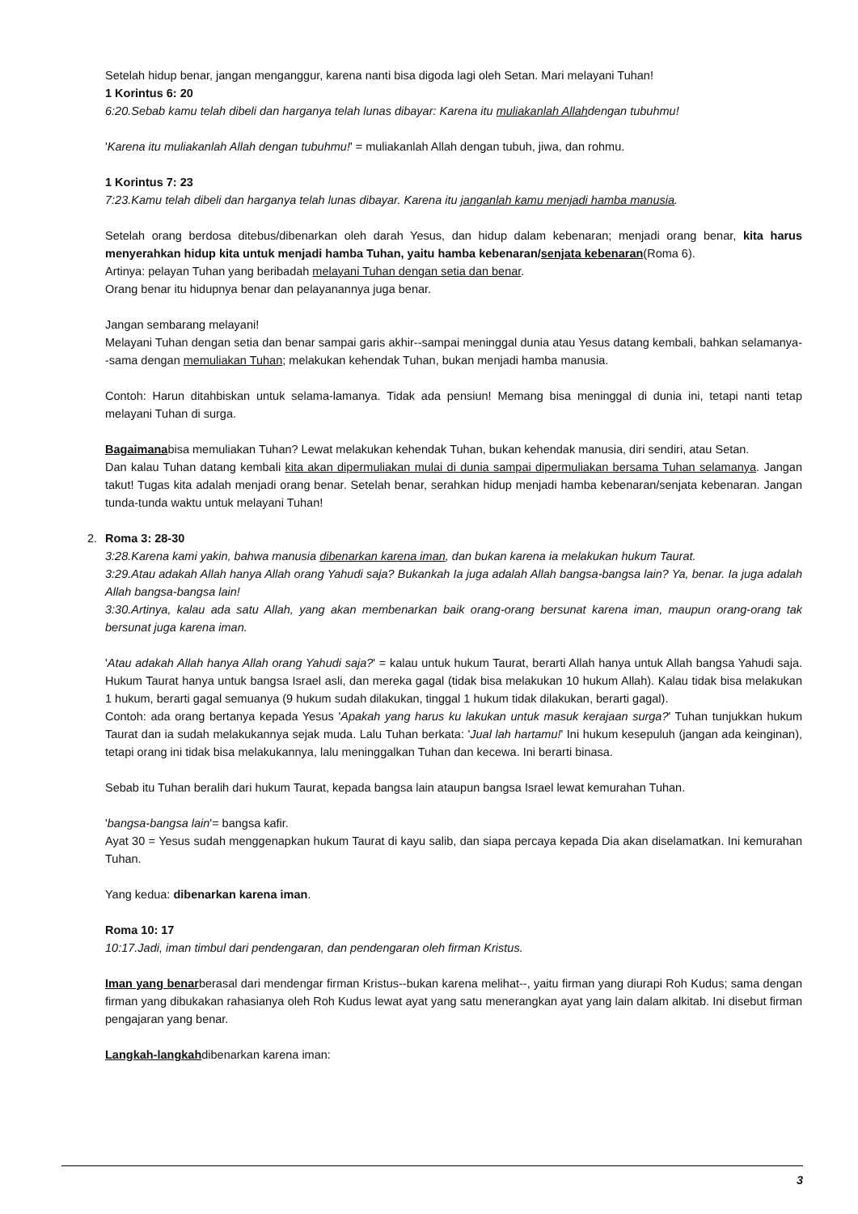Setelah hidup benar, jangan menganggur, karena nanti bisa digoda lagi oleh Setan. Mari melayani Tuhan!
1 Korintus 6: 20
6:20.Sebab kamu telah dibeli dan harganya telah lunas dibayar: Karena itu muliakanlah Allahdengan tubuhmu!
'Karena itu muliakanlah Allah dengan tubuhmu!' = muliakanlah Allah dengan tubuh, jiwa, dan rohmu.
1 Korintus 7: 23
7:23.Kamu telah dibeli dan harganya telah lunas dibayar. Karena itu janganlah kamu menjadi hamba manusia.
Setelah orang berdosa ditebus/dibenarkan oleh darah Yesus, dan hidup dalam kebenaran; menjadi orang benar, kita harus menyerahkan hidup kita untuk menjadi hamba Tuhan, yaitu hamba kebenaran/senjata kebenaran(Roma 6).
Artinya: pelayan Tuhan yang beribadah melayani Tuhan dengan setia dan benar.
Orang benar itu hidupnya benar dan pelayanannya juga benar.
Jangan sembarang melayani!
Melayani Tuhan dengan setia dan benar sampai garis akhir--sampai meninggal dunia atau Yesus datang kembali, bahkan selamanya--sama dengan memuliakan Tuhan; melakukan kehendak Tuhan, bukan menjadi hamba manusia.
Contoh: Harun ditahbiskan untuk selama-lamanya. Tidak ada pensiun! Memang bisa meninggal di dunia ini, tetapi nanti tetap melayani Tuhan di surga.
Bagaimanabisa memuliakan Tuhan? Lewat melakukan kehendak Tuhan, bukan kehendak manusia, diri sendiri, atau Setan.
Dan kalau Tuhan datang kembali kita akan dipermuliakan mulai di dunia sampai dipermuliakan bersama Tuhan selamanya. Jangan takut! Tugas kita adalah menjadi orang benar. Setelah benar, serahkan hidup menjadi hamba kebenaran/senjata kebenaran. Jangan tunda-tunda waktu untuk melayani Tuhan!
2. Roma 3: 28-30
3:28.Karena kami yakin, bahwa manusia dibenarkan karena iman, dan bukan karena ia melakukan hukum Taurat.
3:29.Atau adakah Allah hanya Allah orang Yahudi saja? Bukankah Ia juga adalah Allah bangsa-bangsa lain? Ya, benar. Ia juga adalah Allah bangsa-bangsa lain!
3:30.Artinya, kalau ada satu Allah, yang akan membenarkan baik orang-orang bersunat karena iman, maupun orang-orang tak bersunat juga karena iman.
'Atau adakah Allah hanya Allah orang Yahudi saja?' = kalau untuk hukum Taurat, berarti Allah hanya untuk Allah bangsa Yahudi saja. Hukum Taurat hanya untuk bangsa Israel asli, dan mereka gagal (tidak bisa melakukan 10 hukum Allah). Kalau tidak bisa melakukan 1 hukum, berarti gagal semuanya (9 hukum sudah dilakukan, tinggal 1 hukum tidak dilakukan, berarti gagal).
Contoh: ada orang bertanya kepada Yesus 'Apakah yang harus ku lakukan untuk masuk kerajaan surga?' Tuhan tunjukkan hukum Taurat dan ia sudah melakukannya sejak muda. Lalu Tuhan berkata: 'Jual lah hartamu!' Ini hukum kesepuluh (jangan ada keinginan), tetapi orang ini tidak bisa melakukannya, lalu meninggalkan Tuhan dan kecewa. Ini berarti binasa.
Sebab itu Tuhan beralih dari hukum Taurat, kepada bangsa lain ataupun bangsa Israel lewat kemurahan Tuhan.
'bangsa-bangsa lain'= bangsa kafir.
Ayat 30 = Yesus sudah menggenapkan hukum Taurat di kayu salib, dan siapa percaya kepada Dia akan diselamatkan. Ini kemurahan Tuhan.
Yang kedua: dibenarkan karena iman.
Roma 10: 17
10:17.Jadi, iman timbul dari pendengaran, dan pendengaran oleh firman Kristus.
Iman yang benarberasal dari mendengar firman Kristus--bukan karena melihat--, yaitu firman yang diurapi Roh Kudus; sama dengan firman yang dibukakan rahasianya oleh Roh Kudus lewat ayat yang satu menerangkan ayat yang lain dalam alkitab. Ini disebut firman pengajaran yang benar.
Langkah-langkahdibenarkan karena iman:
3